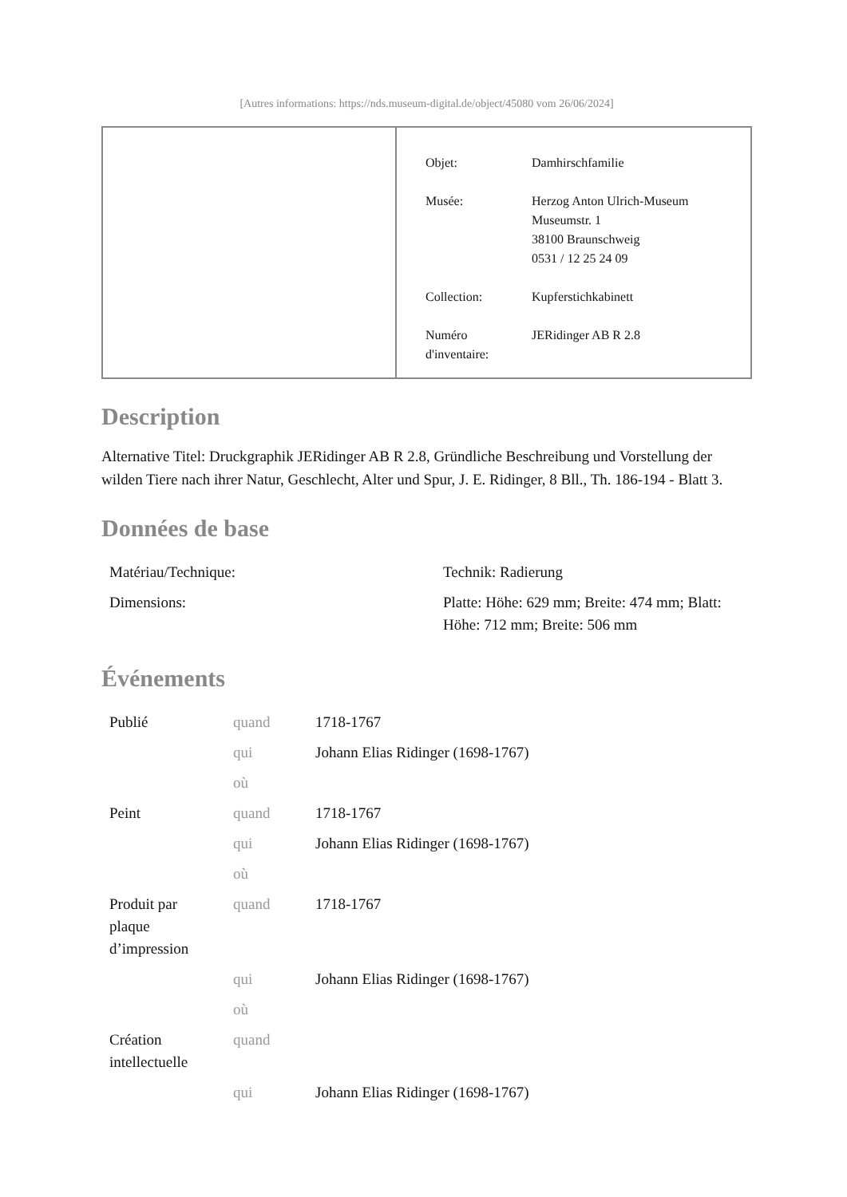[Autres informations: https://nds.museum-digital.de/object/45080 vom 26/06/2024]
| Objet: | Damhirschfamilie |
| Musée: | Herzog Anton Ulrich-Museum Museumstr. 1 38100 Braunschweig 0531 / 12 25 24 09 |
| Collection: | Kupferstichkabinett |
| Numéro d'inventaire: | JERidinger AB R 2.8 |
Description
Alternative Titel: Druckgraphik JERidinger AB R 2.8, Gründliche Beschreibung und Vorstellung der wilden Tiere nach ihrer Natur, Geschlecht, Alter und Spur, J. E. Ridinger, 8 Bll., Th. 186-194 - Blatt 3.
Données de base
| Matériau/Technique: | Technik: Radierung |
| Dimensions: | Platte: Höhe: 629 mm; Breite: 474 mm; Blatt: Höhe: 712 mm; Breite: 506 mm |
Événements
| Publié | quand | 1718-1767 |
| | qui | Johann Elias Ridinger (1698-1767) |
| | où | |
| Peint | quand | 1718-1767 |
| | qui | Johann Elias Ridinger (1698-1767) |
| | où | |
| Produit par plaque d’impression | quand | 1718-1767 |
| | qui | Johann Elias Ridinger (1698-1767) |
| | où | |
| Création intellectuelle | quand | |
| | qui | Johann Elias Ridinger (1698-1767) |